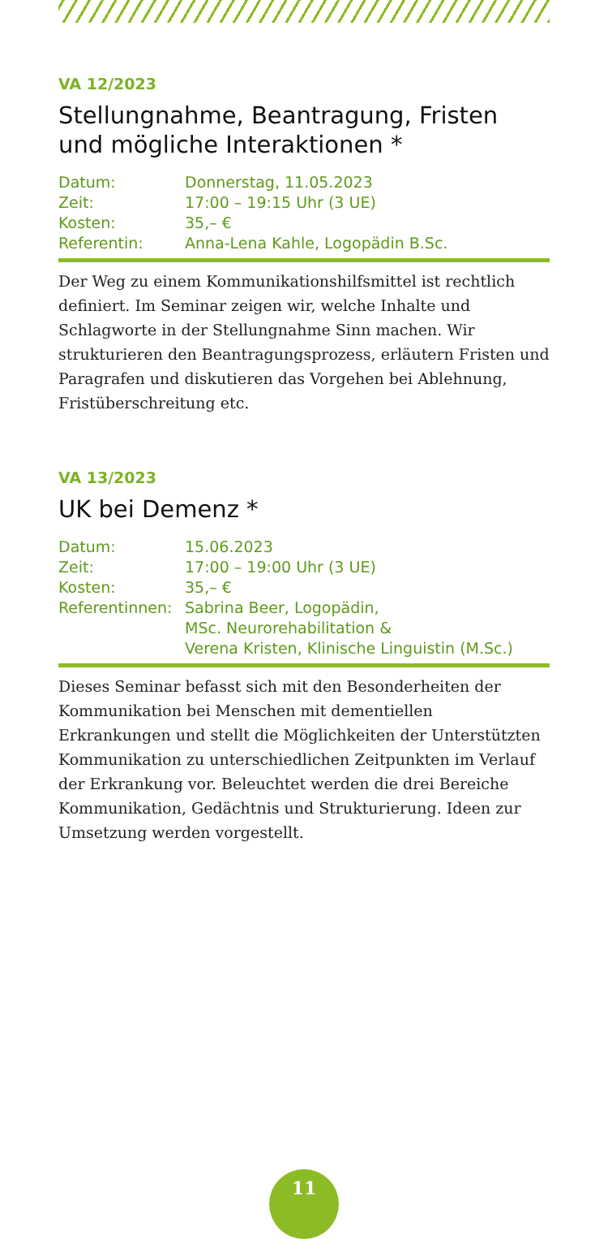VA 12/2023
Stellungnahme, Beantragung, Fristen und mögliche Interaktionen *
| Datum: | Donnerstag, 11.05.2023 |
| Zeit: | 17:00 – 19:15 Uhr (3 UE) |
| Kosten: | 35,– € |
| Referentin: | Anna-Lena Kahle, Logopädin B.Sc. |
Der Weg zu einem Kommunikationshilfsmittel ist rechtlich definiert. Im Seminar zeigen wir, welche Inhalte und Schlagworte in der Stellungnahme Sinn machen. Wir strukturieren den Beantragungsprozess, erläutern Fristen und Paragrafen und diskutieren das Vorgehen bei Ablehnung, Fristüberschreitung etc.
VA 13/2023
UK bei Demenz *
| Datum: | 15.06.2023 |
| Zeit: | 17:00 – 19:00 Uhr (3 UE) |
| Kosten: | 35,– € |
| Referentinnen: | Sabrina Beer, Logopädin, MSc. Neurorehabilitation & Verena Kristen, Klinische Linguistin (M.Sc.) |
Dieses Seminar befasst sich mit den Besonderheiten der Kommunikation bei Menschen mit dementiellen Erkrankungen und stellt die Möglichkeiten der Unterstützten Kommunikation zu unterschiedlichen Zeitpunkten im Verlauf der Erkrankung vor. Beleuchtet werden die drei Bereiche Kommunikation, Gedächtnis und Strukturierung. Ideen zur Umsetzung werden vorgestellt.
11